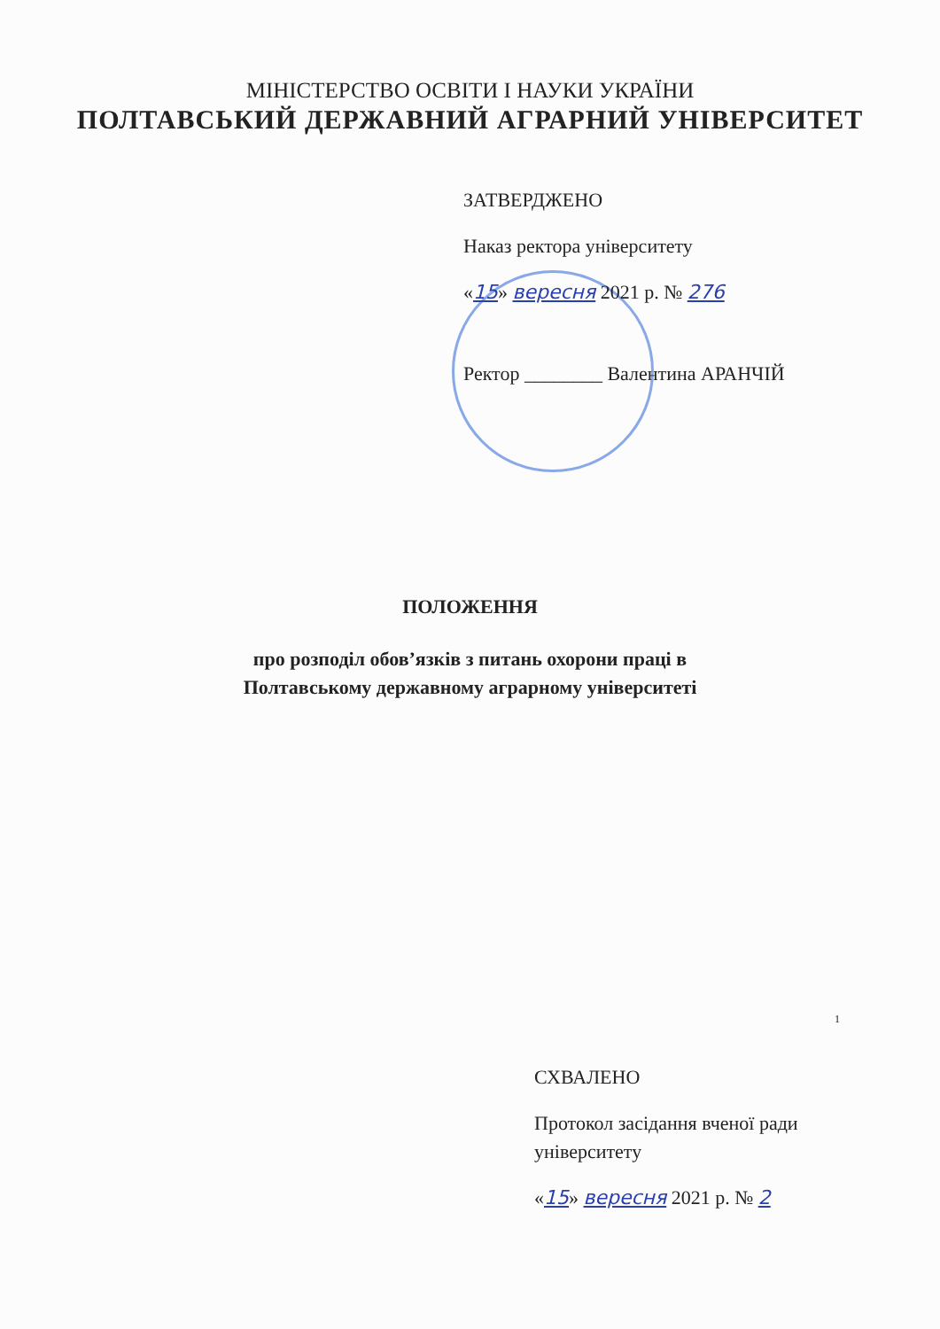МІНІСТЕРСТВО ОСВІТИ І НАУКИ УКРАЇНИ
ПОЛТАВСЬКИЙ ДЕРЖАВНИЙ АГРАРНИЙ УНІВЕРСИТЕТ
ЗАТВЕРДЖЕНО
Наказ ректора університету
«15» вересня 2021 р. № 276
Ректор ________ Валентина АРАНЧІЙ
ПОЛОЖЕННЯ
про розподіл обов’язків з питань охорони праці в
Полтавському державному аграрному університеті
1
СХВАЛЕНО
Протокол засідання вченої ради
університету
«15» вересня 2021 р. № 2